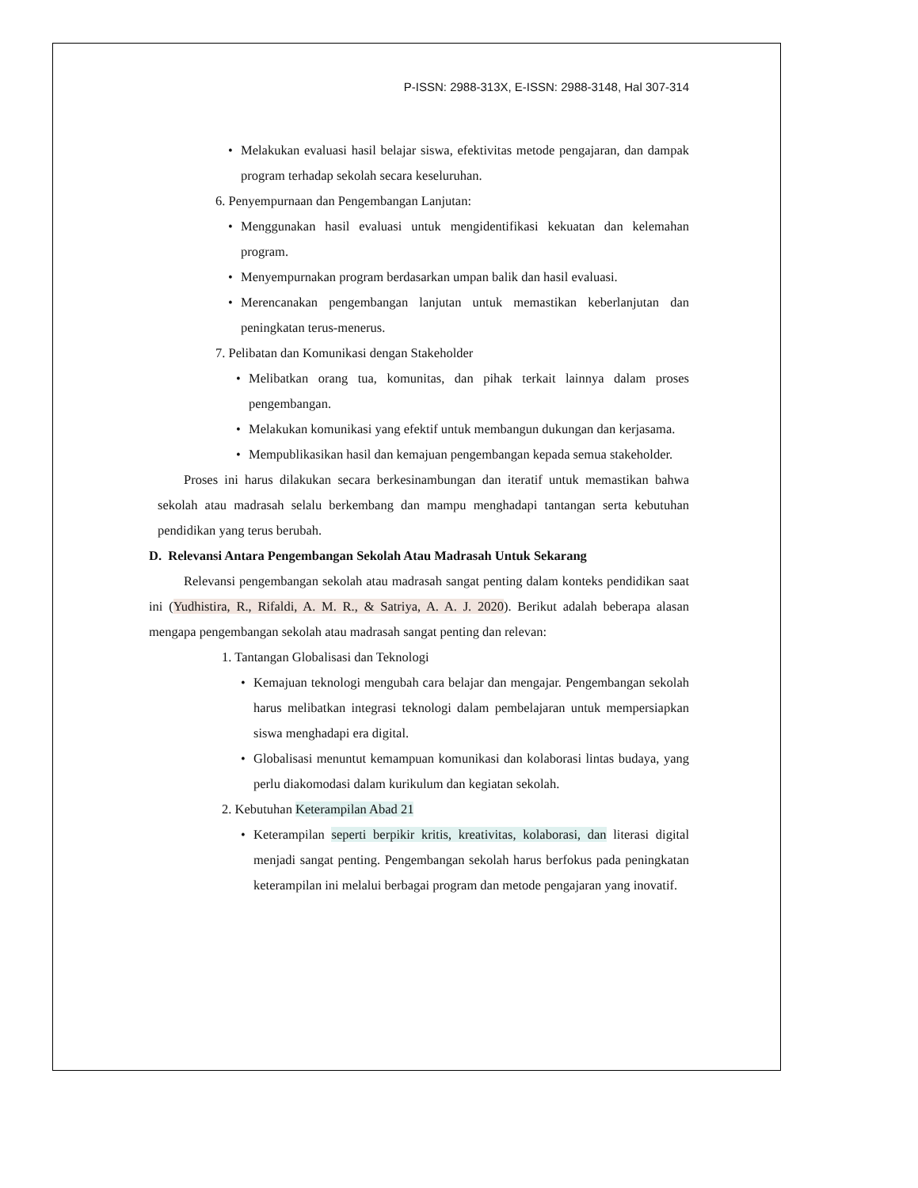P-ISSN: 2988-313X, E-ISSN: 2988-3148, Hal 307-314
• Melakukan evaluasi hasil belajar siswa, efektivitas metode pengajaran, dan dampak program terhadap sekolah secara keseluruhan.
6. Penyempurnaan dan Pengembangan Lanjutan:
• Menggunakan hasil evaluasi untuk mengidentifikasi kekuatan dan kelemahan program.
• Menyempurnakan program berdasarkan umpan balik dan hasil evaluasi.
• Merencanakan pengembangan lanjutan untuk memastikan keberlanjutan dan peningkatan terus-menerus.
7. Pelibatan dan Komunikasi dengan Stakeholder
• Melibatkan orang tua, komunitas, dan pihak terkait lainnya dalam proses pengembangan.
• Melakukan komunikasi yang efektif untuk membangun dukungan dan kerjasama.
• Mempublikasikan hasil dan kemajuan pengembangan kepada semua stakeholder.
Proses ini harus dilakukan secara berkesinambungan dan iteratif untuk memastikan bahwa sekolah atau madrasah selalu berkembang dan mampu menghadapi tantangan serta kebutuhan pendidikan yang terus berubah.
D. Relevansi Antara Pengembangan Sekolah Atau Madrasah Untuk Sekarang
Relevansi pengembangan sekolah atau madrasah sangat penting dalam konteks pendidikan saat ini (Yudhistira, R., Rifaldi, A. M. R., & Satriya, A. A. J. 2020). Berikut adalah beberapa alasan mengapa pengembangan sekolah atau madrasah sangat penting dan relevan:
1. Tantangan Globalisasi dan Teknologi
• Kemajuan teknologi mengubah cara belajar dan mengajar. Pengembangan sekolah harus melibatkan integrasi teknologi dalam pembelajaran untuk mempersiapkan siswa menghadapi era digital.
• Globalisasi menuntut kemampuan komunikasi dan kolaborasi lintas budaya, yang perlu diakomodasi dalam kurikulum dan kegiatan sekolah.
2. Kebutuhan Keterampilan Abad 21
• Keterampilan seperti berpikir kritis, kreativitas, kolaborasi, dan literasi digital menjadi sangat penting. Pengembangan sekolah harus berfokus pada peningkatan keterampilan ini melalui berbagai program dan metode pengajaran yang inovatif.